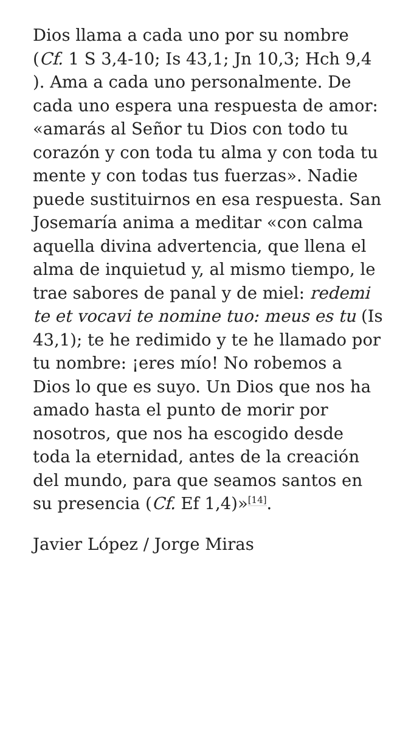Dios llama a cada uno por su nombre (Cf. 1 S 3,4-10; Is 43,1; Jn 10,3; Hch 9,4 ). Ama a cada uno personalmente. De cada uno espera una respuesta de amor: «amarás al Señor tu Dios con todo tu corazón y con toda tu alma y con toda tu mente y con todas tus fuerzas». Nadie puede sustituirnos en esa respuesta. San Josemaría anima a meditar «con calma aquella divina advertencia, que llena el alma de inquietud y, al mismo tiempo, le trae sabores de panal y de miel: redemi te et vocavi te nomine tuo: meus es tu (Is 43,1); te he redimido y te he llamado por tu nombre: ¡eres mío! No robemos a Dios lo que es suyo. Un Dios que nos ha amado hasta el punto de morir por nosotros, que nos ha escogido desde toda la eternidad, antes de la creación del mundo, para que seamos santos en su presencia (Cf. Ef 1,4)»<sup>[14]</sup>.
Javier López / Jorge Miras